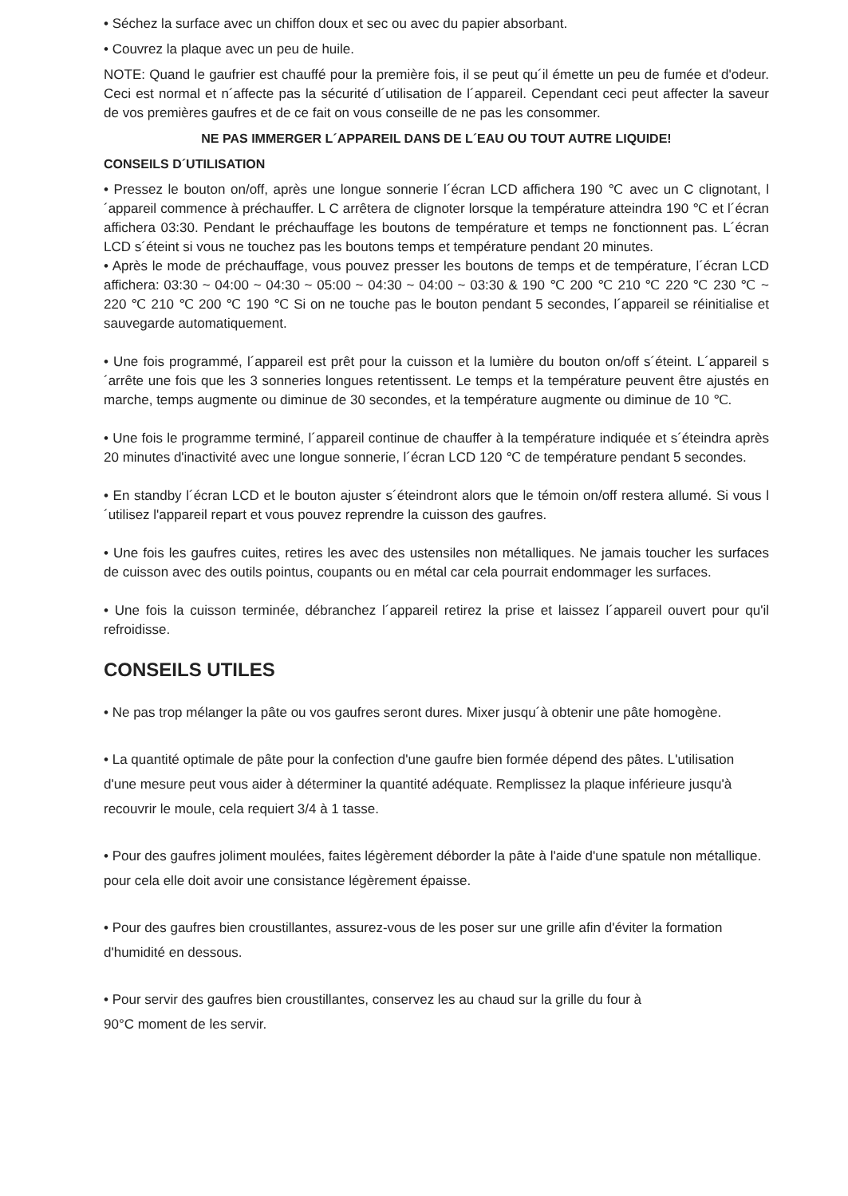• Séchez la surface avec un chiffon doux et sec ou avec du papier absorbant.
• Couvrez la plaque avec un peu de huile.
NOTE: Quand le gaufrier est chauffé pour la première fois, il se peut qu´il émette un peu de fumée et d'odeur. Ceci est normal et n´affecte pas la sécurité d´utilisation de l´appareil. Cependant ceci peut affecter la saveur de vos premières gaufres et de ce fait on vous conseille de ne pas les consommer.
NE PAS IMMERGER L´APPAREIL DANS DE L´EAU OU TOUT AUTRE LIQUIDE!
CONSEILS D´UTILISATION
• Pressez le bouton on/off, après une longue sonnerie l´écran LCD affichera 190 ℃ avec un C clignotant, l´appareil commence à préchauffer. L C arrêtera de clignoter lorsque la température atteindra 190 ℃ et l´écran affichera 03:30. Pendant le préchauffage les boutons de température et temps ne fonctionnent pas. L´écran LCD s´éteint si vous ne touchez pas les boutons temps et température pendant 20 minutes.
• Après le mode de préchauffage, vous pouvez presser les boutons de temps et de température, l´écran LCD affichera: 03:30 ~ 04:00 ~ 04:30 ~ 05:00 ~ 04:30 ~ 04:00 ~ 03:30 & 190 ℃ 200 ℃ 210 ℃ 220 ℃ 230 ℃ ~ 220 ℃ 210 ℃ 200 ℃ 190 ℃ Si on ne touche pas le bouton pendant 5 secondes, l´appareil se réinitialise et sauvegarde automatiquement.
• Une fois programmé, l´appareil est prêt pour la cuisson et la lumière du bouton on/off s´éteint. L´appareil s´arrête une fois que les 3 sonneries longues retentissent. Le temps et la température peuvent être ajustés en marche, temps augmente ou diminue de 30 secondes, et la température augmente ou diminue de 10 ℃.
• Une fois le programme terminé, l´appareil continue de chauffer à la température indiquée et s´éteindra après 20 minutes d'inactivité avec une longue sonnerie, l´écran LCD 120 ℃ de température pendant 5 secondes.
• En standby l´écran LCD et le bouton ajuster s´éteindront alors que le témoin on/off restera allumé. Si vous l´utilisez l'appareil repart et vous pouvez reprendre la cuisson des gaufres.
• Une fois les gaufres cuites, retires les avec des ustensiles non métalliques. Ne jamais toucher les surfaces de cuisson avec des outils pointus, coupants ou en métal car cela pourrait endommager les surfaces.
• Une fois la cuisson terminée, débranchez l´appareil retirez la prise et laissez l´appareil ouvert pour qu'il refroidisse.
CONSEILS UTILES
• Ne pas trop mélanger la pâte ou vos gaufres seront dures. Mixer jusqu´à obtenir une pâte homogène.
• La quantité optimale de pâte pour la confection d'une gaufre bien formée dépend des pâtes. L'utilisation d'une mesure peut vous aider à déterminer la quantité adéquate. Remplissez la plaque inférieure jusqu'à recouvrir le moule, cela requiert 3/4 à 1 tasse.
• Pour des gaufres joliment moulées, faites légèrement déborder la pâte à l'aide d'une spatule non métallique. pour cela elle doit avoir une consistance légèrement épaisse.
• Pour des gaufres bien croustillantes, assurez-vous de les poser sur une grille afin d'éviter la formation d'humidité en dessous.
• Pour servir des gaufres bien croustillantes, conservez les au chaud sur la grille du four à
90°C moment de les servir.